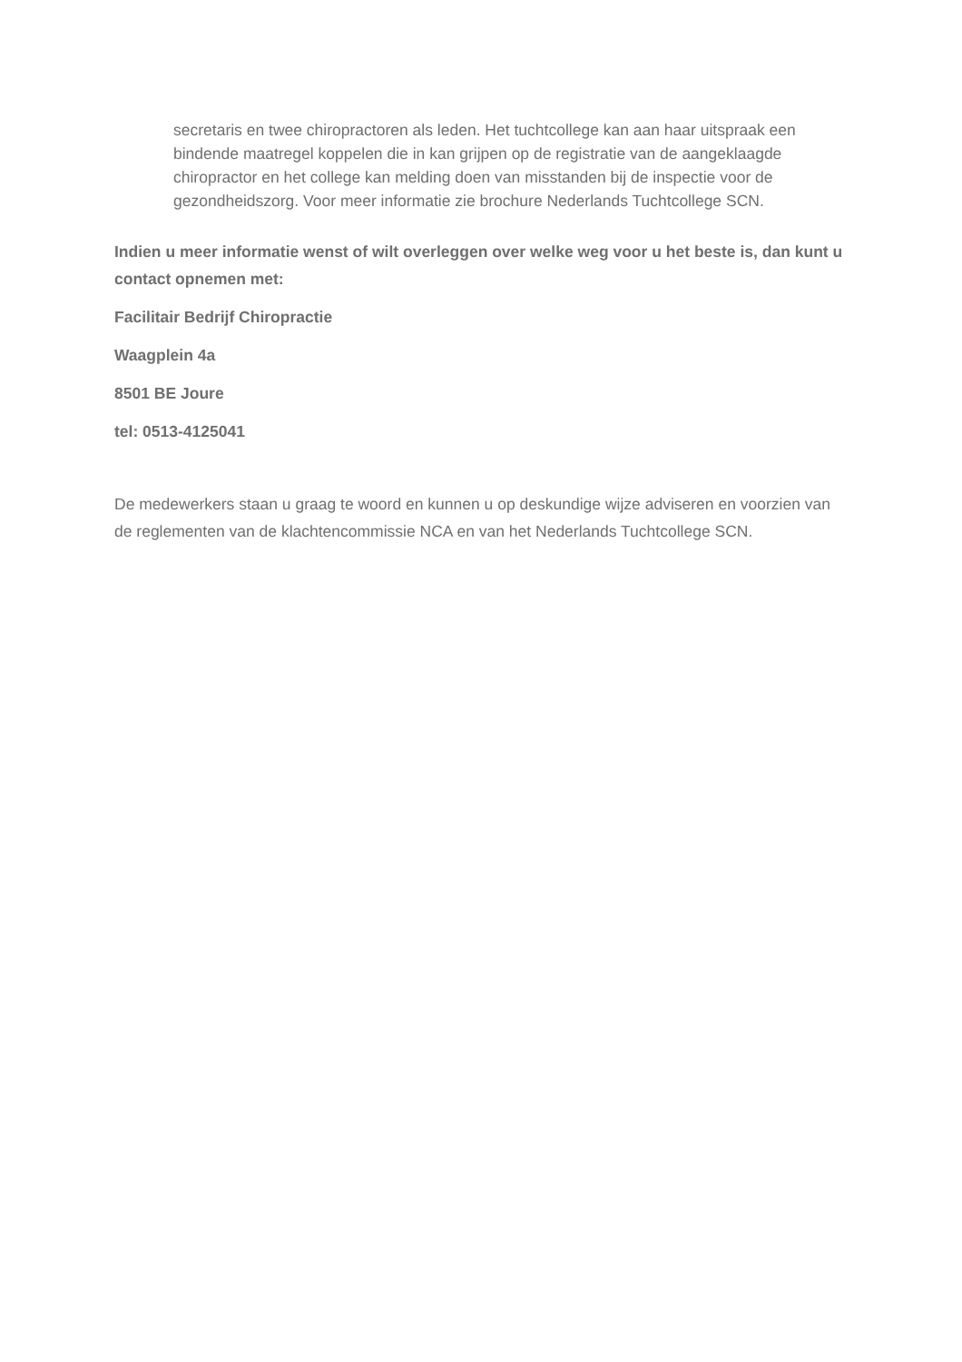secretaris en twee chiropractoren als leden. Het tuchtcollege kan aan haar uitspraak een bindende maatregel koppelen die in kan grijpen op de registratie van de aangeklaagde chiropractor en het college kan melding doen van misstanden bij de inspectie voor de gezondheidszorg. Voor meer informatie zie brochure Nederlands Tuchtcollege SCN.
Indien u meer informatie wenst of wilt overleggen over welke weg voor u het beste is, dan kunt u contact opnemen met:
Facilitair Bedrijf Chiropractie
Waagplein 4a
8501 BE Joure
tel: 0513-4125041
De medewerkers staan u graag te woord en kunnen u op deskundige wijze adviseren en voorzien van de reglementen van de klachtencommissie NCA en van het Nederlands Tuchtcollege SCN.